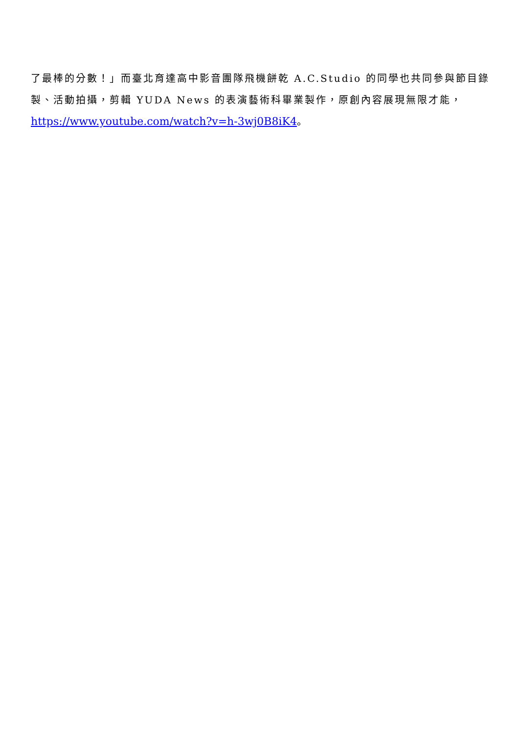了最棒的分數！」而臺北育達高中影音團隊飛機餅乾 A.C.Studio 的同學也共同參與節目錄製、活動拍攝，剪輯 YUDA News 的表演藝術科畢業製作，原創內容展現無限才能，
https://www.youtube.com/watch?v=h-3wj0B8iK4。